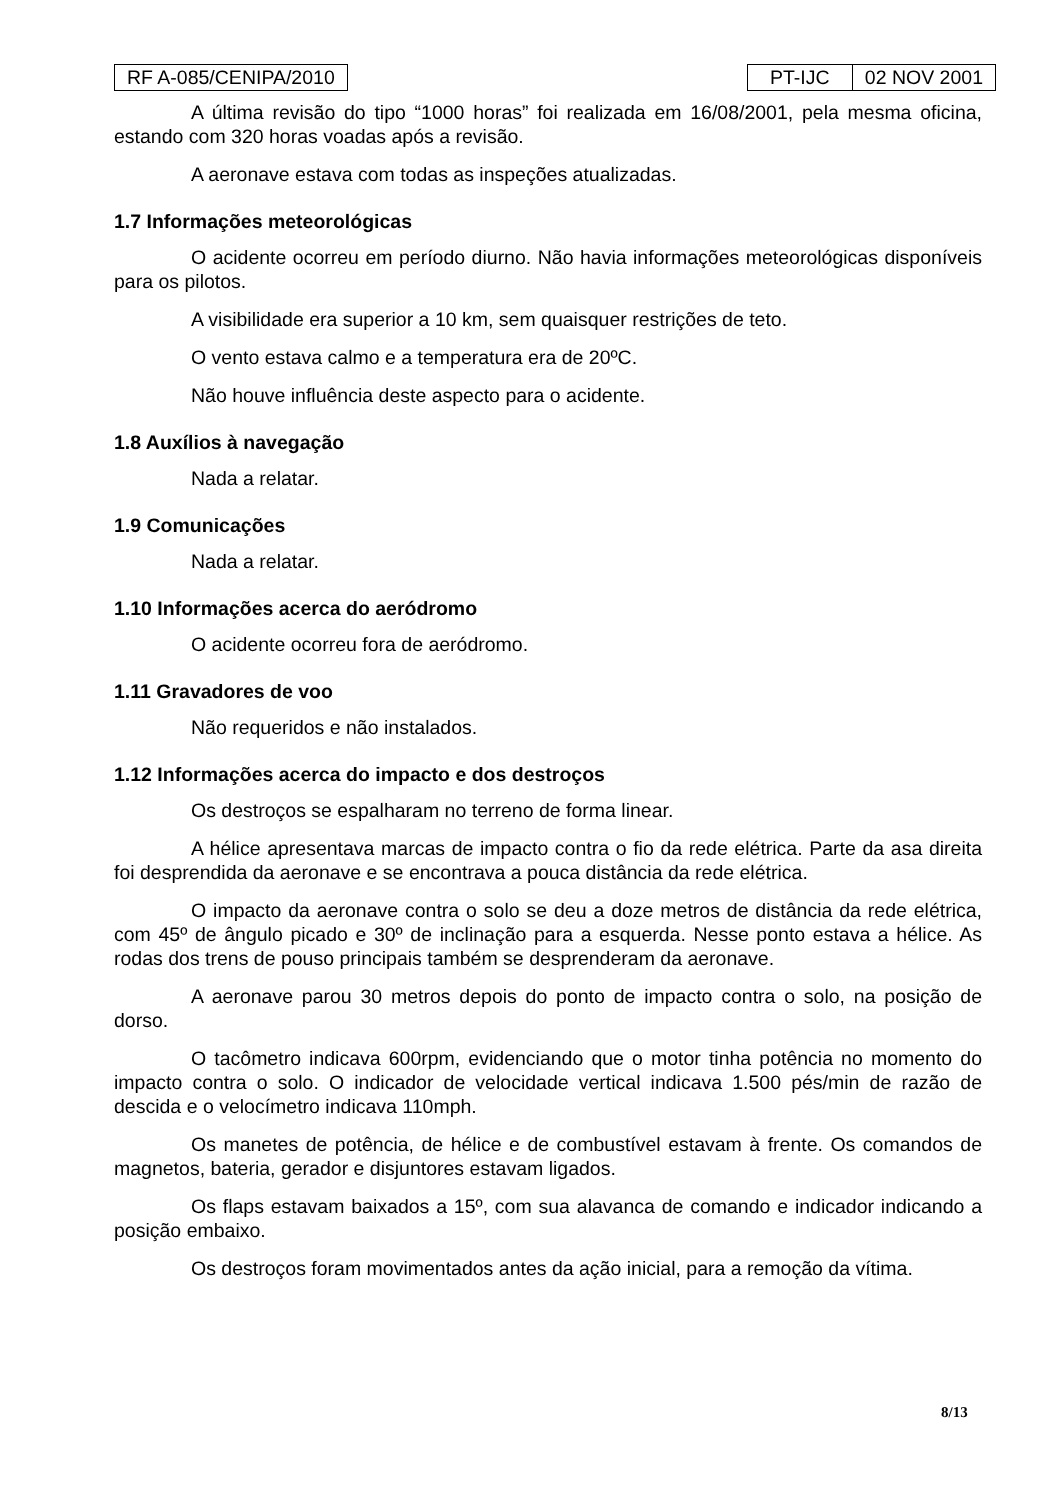RF A-085/CENIPA/2010 PT-IJC 02 NOV 2001
A última revisão do tipo “1000 horas” foi realizada em 16/08/2001, pela mesma oficina, estando com 320 horas voadas após a revisão.
A aeronave estava com todas as inspeções atualizadas.
1.7 Informações meteorológicas
O acidente ocorreu em período diurno. Não havia informações meteorológicas disponíveis para os pilotos.
A visibilidade era superior a 10 km, sem quaisquer restrições de teto.
O vento estava calmo e a temperatura era de 20ºC.
Não houve influência deste aspecto para o acidente.
1.8 Auxílios à navegação
Nada a relatar.
1.9 Comunicações
Nada a relatar.
1.10 Informações acerca do aeródromo
O acidente ocorreu fora de aeródromo.
1.11 Gravadores de voo
Não requeridos e não instalados.
1.12 Informações acerca do impacto e dos destroços
Os destroços se espalharam no terreno de forma linear.
A hélice apresentava marcas de impacto contra o fio da rede elétrica. Parte da asa direita foi desprendida da aeronave e se encontrava a pouca distância da rede elétrica.
O impacto da aeronave contra o solo se deu a doze metros de distância da rede elétrica, com 45º de ângulo picado e 30º de inclinação para a esquerda. Nesse ponto estava a hélice. As rodas dos trens de pouso principais também se desprenderam da aeronave.
A aeronave parou 30 metros depois do ponto de impacto contra o solo, na posição de dorso.
O tacômetro indicava 600rpm, evidenciando que o motor tinha potência no momento do impacto contra o solo. O indicador de velocidade vertical indicava 1.500 pés/min de razão de descida e o velocímetro indicava 110mph.
Os manetes de potência, de hélice e de combustível estavam à frente. Os comandos de magnetos, bateria, gerador e disjuntores estavam ligados.
Os flaps estavam baixados a 15º, com sua alavanca de comando e indicador indicando a posição embaixo.
Os destroços foram movimentados antes da ação inicial, para a remoção da vítima.
8/13